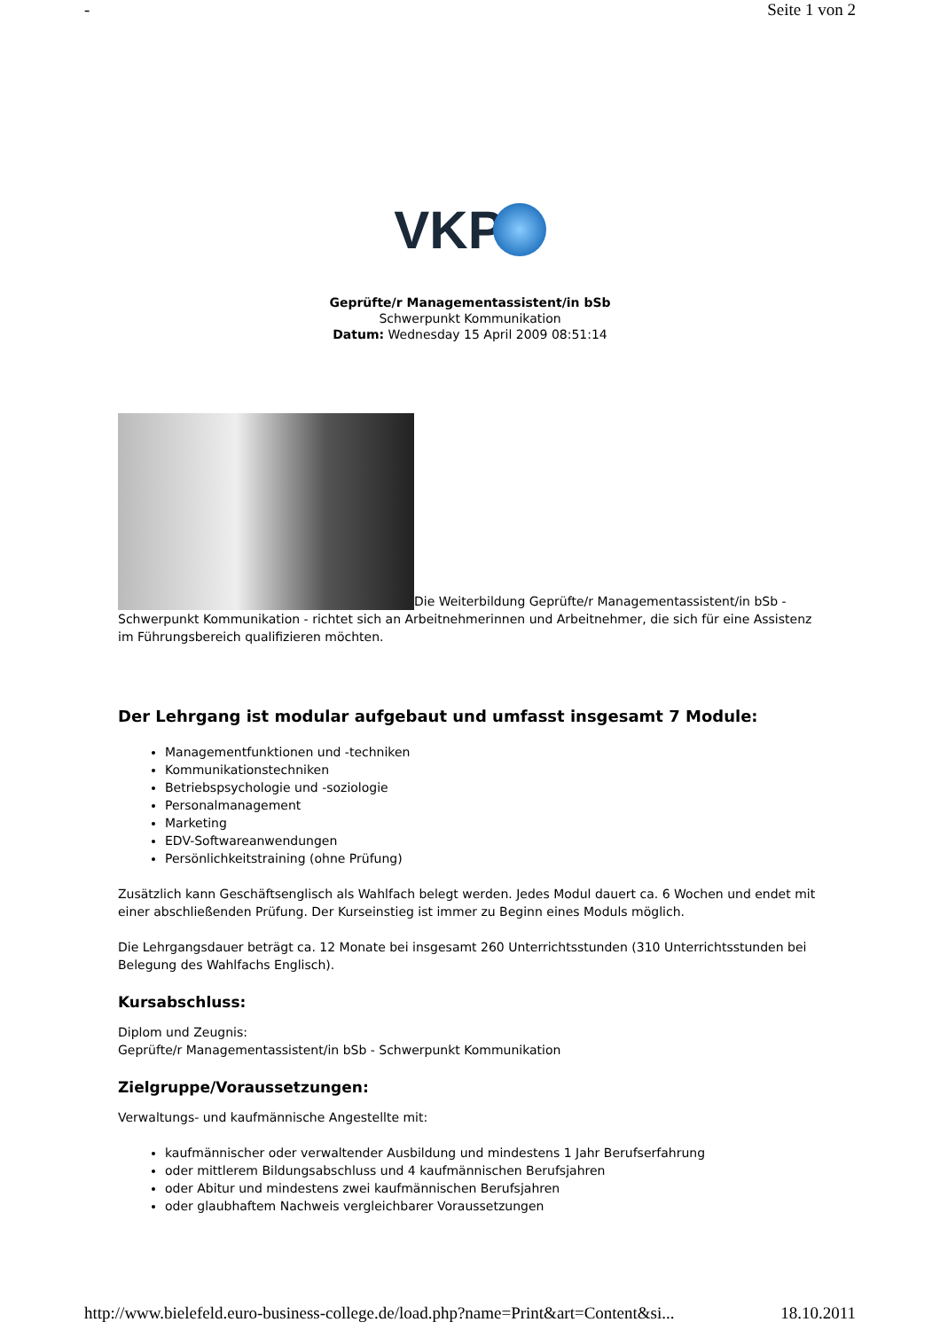- Seite 1 von 2
VKP
Geprüfte/r Managementassistent/in bSb
Schwerpunkt Kommunikation
Datum: Wednesday 15 April 2009 08:51:14
Die Weiterbildung Geprüfte/r Managementassistent/in bSb - Schwerpunkt Kommunikation - richtet sich an Arbeitnehmerinnen und Arbeitnehmer, die sich für eine Assistenz im Führungsbereich qualifizieren möchten.
Der Lehrgang ist modular aufgebaut und umfasst insgesamt 7 Module:
Managementfunktionen und -techniken
Kommunikationstechniken
Betriebspsychologie und -soziologie
Personalmanagement
Marketing
EDV-Softwareanwendungen
Persönlichkeitstraining (ohne Prüfung)
Zusätzlich kann Geschäftsenglisch als Wahlfach belegt werden. Jedes Modul dauert ca. 6 Wochen und endet mit einer abschließenden Prüfung. Der Kurseinstieg ist immer zu Beginn eines Moduls möglich.
Die Lehrgangsdauer beträgt ca. 12 Monate bei insgesamt 260 Unterrichtsstunden (310 Unterrichtsstunden bei Belegung des Wahlfachs Englisch).
Kursabschluss:
Diplom und Zeugnis:
Geprüfte/r Managementassistent/in bSb - Schwerpunkt Kommunikation
Zielgruppe/Voraussetzungen:
Verwaltungs- und kaufmännische Angestellte mit:
kaufmännischer oder verwaltender Ausbildung und mindestens 1 Jahr Berufserfahrung
oder mittlerem Bildungsabschluss und 4 kaufmännischen Berufsjahren
oder Abitur und mindestens zwei kaufmännischen Berufsjahren
oder glaubhaftem Nachweis vergleichbarer Voraussetzungen
http://www.bielefeld.euro-business-college.de/load.php?name=Print&art=Content&si... 18.10.2011